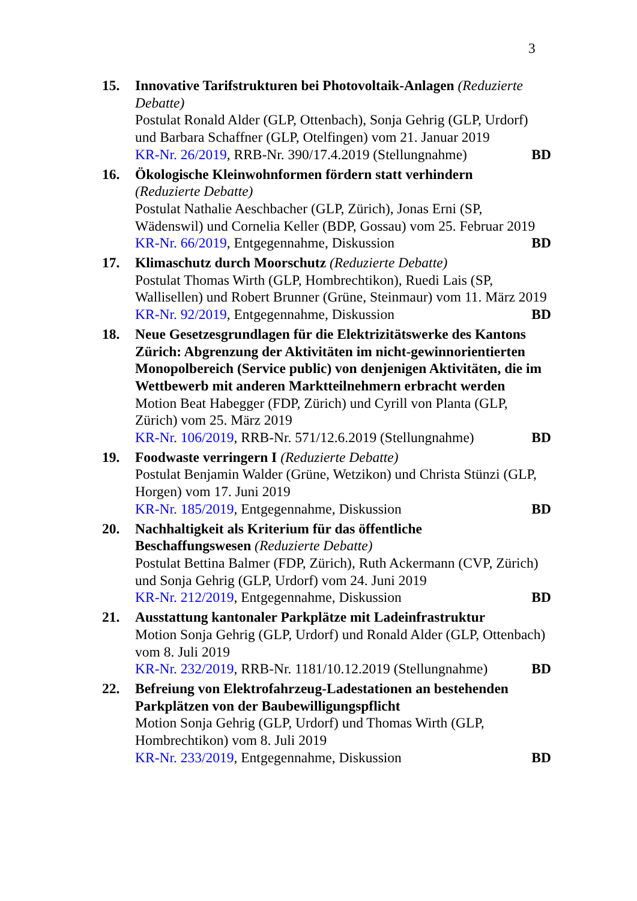3
15. Innovative Tarifstrukturen bei Photovoltaik-Anlagen (Reduzierte Debatte)
Postulat Ronald Alder (GLP, Ottenbach), Sonja Gehrig (GLP, Urdorf) und Barbara Schaffner (GLP, Otelfingen) vom 21. Januar 2019
KR-Nr. 26/2019, RRB-Nr. 390/17.4.2019 (Stellungnahme) BD
16. Ökologische Kleinwohnformen fördern statt verhindern
(Reduzierte Debatte)
Postulat Nathalie Aeschbacher (GLP, Zürich), Jonas Erni (SP, Wädenswil) und Cornelia Keller (BDP, Gossau) vom 25. Februar 2019
KR-Nr. 66/2019, Entgegennahme, Diskussion BD
17. Klimaschutz durch Moorschutz (Reduzierte Debatte)
Postulat Thomas Wirth (GLP, Hombrechtikon), Ruedi Lais (SP, Wallisellen) und Robert Brunner (Grüne, Steinmaur) vom 11. März 2019
KR-Nr. 92/2019, Entgegennahme, Diskussion BD
18. Neue Gesetzesgrundlagen für die Elektrizitätswerke des Kantons Zürich: Abgrenzung der Aktivitäten im nicht-gewinnorientierten Monopolbereich (Service public) von denjenigen Aktivitäten, die im Wettbewerb mit anderen Marktteilnehmern erbracht werden
Motion Beat Habegger (FDP, Zürich) und Cyrill von Planta (GLP, Zürich) vom 25. März 2019
KR-Nr. 106/2019, RRB-Nr. 571/12.6.2019 (Stellungnahme) BD
19. Foodwaste verringern I (Reduzierte Debatte)
Postulat Benjamin Walder (Grüne, Wetzikon) und Christa Stünzi (GLP, Horgen) vom 17. Juni 2019
KR-Nr. 185/2019, Entgegennahme, Diskussion BD
20. Nachhaltigkeit als Kriterium für das öffentliche
Beschaffungswesen (Reduzierte Debatte)
Postulat Bettina Balmer (FDP, Zürich), Ruth Ackermann (CVP, Zürich) und Sonja Gehrig (GLP, Urdorf) vom 24. Juni 2019
KR-Nr. 212/2019, Entgegennahme, Diskussion BD
21. Ausstattung kantonaler Parkplätze mit Ladeinfrastruktur
Motion Sonja Gehrig (GLP, Urdorf) und Ronald Alder (GLP, Ottenbach) vom 8. Juli 2019
KR-Nr. 232/2019, RRB-Nr. 1181/10.12.2019 (Stellungnahme) BD
22. Befreiung von Elektrofahrzeug-Ladestationen an bestehenden Parkplätzen von der Baubewilligungspflicht
Motion Sonja Gehrig (GLP, Urdorf) und Thomas Wirth (GLP, Hombrechtikon) vom 8. Juli 2019
KR-Nr. 233/2019, Entgegennahme, Diskussion BD